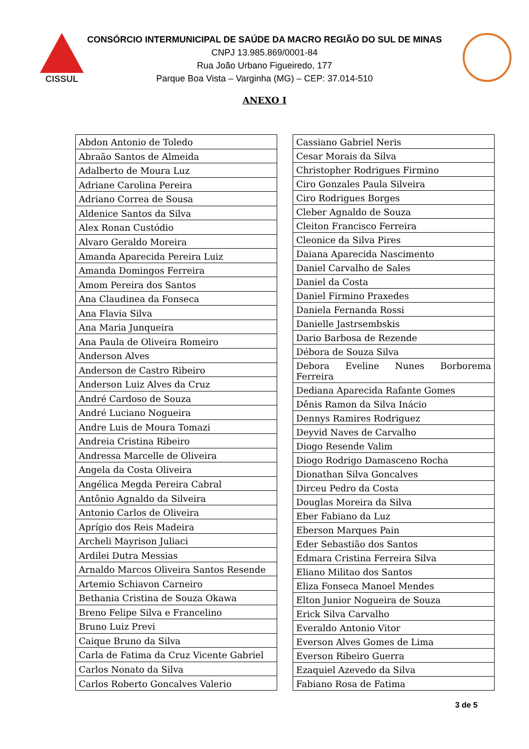CISSUL
CONSÓRCIO INTERMUNICIPAL DE SAÚDE DA MACRO REGIÃO DO SUL DE MINAS
CNPJ 13.985.869/0001-84
Rua João Urbano Figueiredo, 177
Parque Boa Vista – Varginha (MG) – CEP: 37.014-510
ANEXO I
| Abdon Antonio de Toledo |
| Abraão Santos de Almeida |
| Adalberto de Moura Luz |
| Adriane Carolina Pereira |
| Adriano Correa de Sousa |
| Aldenice Santos da Silva |
| Alex Ronan Custódio |
| Alvaro Geraldo Moreira |
| Amanda Aparecida Pereira Luiz |
| Amanda Domingos Ferreira |
| Amom Pereira dos Santos |
| Ana Claudinea da Fonseca |
| Ana Flavia Silva |
| Ana Maria Junqueira |
| Ana Paula de Oliveira Romeiro |
| Anderson Alves |
| Anderson de Castro Ribeiro |
| Anderson Luiz Alves da Cruz |
| André Cardoso de Souza |
| André Luciano Nogueira |
| Andre Luis de Moura Tomazi |
| Andreia Cristina Ribeiro |
| Andressa Marcelle de Oliveira |
| Angela da Costa Oliveira |
| Angélica Megda Pereira Cabral |
| Antônio Agnaldo da Silveira |
| Antonio Carlos de Oliveira |
| Aprígio dos Reis Madeira |
| Archeli Mayrison Juliaci |
| Ardilei Dutra Messias |
| Arnaldo Marcos Oliveira Santos Resende |
| Artemio Schiavon Carneiro |
| Bethania Cristina de Souza Okawa |
| Breno Felipe Silva e Francelino |
| Bruno Luiz Previ |
| Caique Bruno da Silva |
| Carla de Fatima da Cruz Vicente Gabriel |
| Carlos Nonato da Silva |
| Carlos Roberto Goncalves Valerio |
| Cassiano Gabriel Neris |
| Cesar Morais da Silva |
| Christopher Rodrigues Firmino |
| Ciro Gonzales Paula Silveira |
| Ciro Rodrigues Borges |
| Cleber Agnaldo de Souza |
| Cleiton Francisco Ferreira |
| Cleonice da Silva Pires |
| Daiana Aparecida Nascimento |
| Daniel Carvalho de Sales |
| Daniel da Costa |
| Daniel Firmino Praxedes |
| Daniela Fernanda Rossi |
| Danielle Jastrsembskis |
| Dario Barbosa de Rezende |
| Débora de Souza Silva |
| Debora Eveline Nunes Borborema Ferreira |
| Dediana Aparecida Rafante Gomes |
| Dênis Ramon da Silva Inácio |
| Dennys Ramires Rodriguez |
| Deyvid Naves de Carvalho |
| Diogo Resende Valim |
| Diogo Rodrigo Damasceno Rocha |
| Dionathan Silva Goncalves |
| Dirceu Pedro da Costa |
| Douglas Moreira da Silva |
| Eber Fabiano da Luz |
| Eberson Marques Pain |
| Eder Sebastião dos Santos |
| Edmara Cristina Ferreira Silva |
| Eliano Militao dos Santos |
| Eliza Fonseca Manoel Mendes |
| Elton Junior Nogueira de Souza |
| Erick Silva Carvalho |
| Everaldo Antonio Vitor |
| Everson Alves Gomes de Lima |
| Everson Ribeiro Guerra |
| Ezaquiel Azevedo da Silva |
| Fabiano Rosa de Fatima |
3 de 5